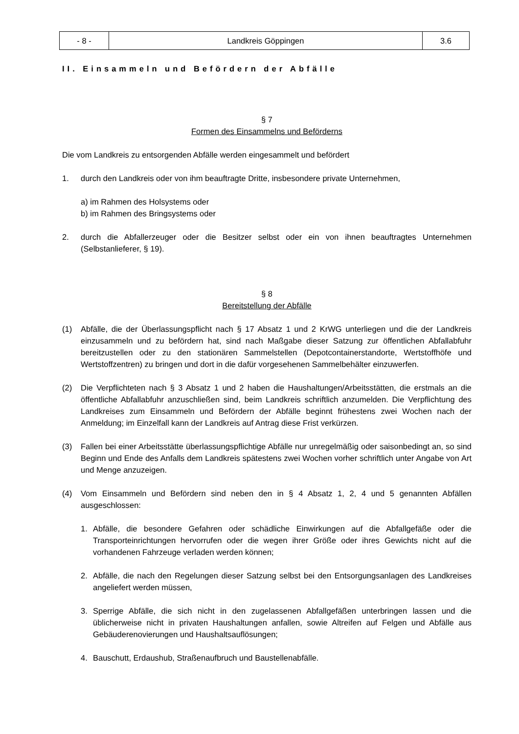| - 8 - | Landkreis Göppingen | 3.6 |
II. Einsammeln und Befördern der Abfälle
§ 7
Formen des Einsammelns und Beförderns
Die vom Landkreis zu entsorgenden Abfälle werden eingesammelt und befördert
1. durch den Landkreis oder von ihm beauftragte Dritte, insbesondere private Unternehmen,
a) im Rahmen des Holsystems oder
b) im Rahmen des Bringsystems oder
2. durch die Abfallerzeuger oder die Besitzer selbst oder ein von ihnen beauftragtes Unternehmen (Selbstanlieferer, § 19).
§ 8
Bereitstellung der Abfälle
(1) Abfälle, die der Überlassungspflicht nach § 17 Absatz 1 und 2 KrWG unterliegen und die der Landkreis einzusammeln und zu befördern hat, sind nach Maßgabe dieser Satzung zur öffentlichen Abfallabfuhr bereitzustellen oder zu den stationären Sammelstellen (Depotcontainerstandorte, Wertstoffhöfe und Wertstoffzentren) zu bringen und dort in die dafür vorgesehenen Sammelbehälter einzuwerfen.
(2) Die Verpflichteten nach § 3 Absatz 1 und 2 haben die Haushaltungen/Arbeitsstätten, die erstmals an die öffentliche Abfallabfuhr anzuschließen sind, beim Landkreis schriftlich anzumelden. Die Verpflichtung des Landkreises zum Einsammeln und Befördern der Abfälle beginnt frühestens zwei Wochen nach der Anmeldung; im Einzelfall kann der Landkreis auf Antrag diese Frist verkürzen.
(3) Fallen bei einer Arbeitsstätte überlassungspflichtige Abfälle nur unregelmäßig oder saisonbedingt an, so sind Beginn und Ende des Anfalls dem Landkreis spätestens zwei Wochen vorher schriftlich unter Angabe von Art und Menge anzuzeigen.
(4) Vom Einsammeln und Befördern sind neben den in § 4 Absatz 1, 2, 4 und 5 genannten Abfällen ausgeschlossen:
1. Abfälle, die besondere Gefahren oder schädliche Einwirkungen auf die Abfallgefäße oder die Transporteinrichtungen hervorrufen oder die wegen ihrer Größe oder ihres Gewichts nicht auf die vorhandenen Fahrzeuge verladen werden können;
2. Abfälle, die nach den Regelungen dieser Satzung selbst bei den Entsorgungsanlagen des Landkreises angeliefert werden müssen,
3. Sperrige Abfälle, die sich nicht in den zugelassenen Abfallgefäßen unterbringen lassen und die üblicherweise nicht in privaten Haushaltungen anfallen, sowie Altreifen auf Felgen und Abfälle aus Gebäuderenovierungen und Haushaltsauflösungen;
4. Bauschutt, Erdaushub, Straßenaufbruch und Baustellenabfälle.